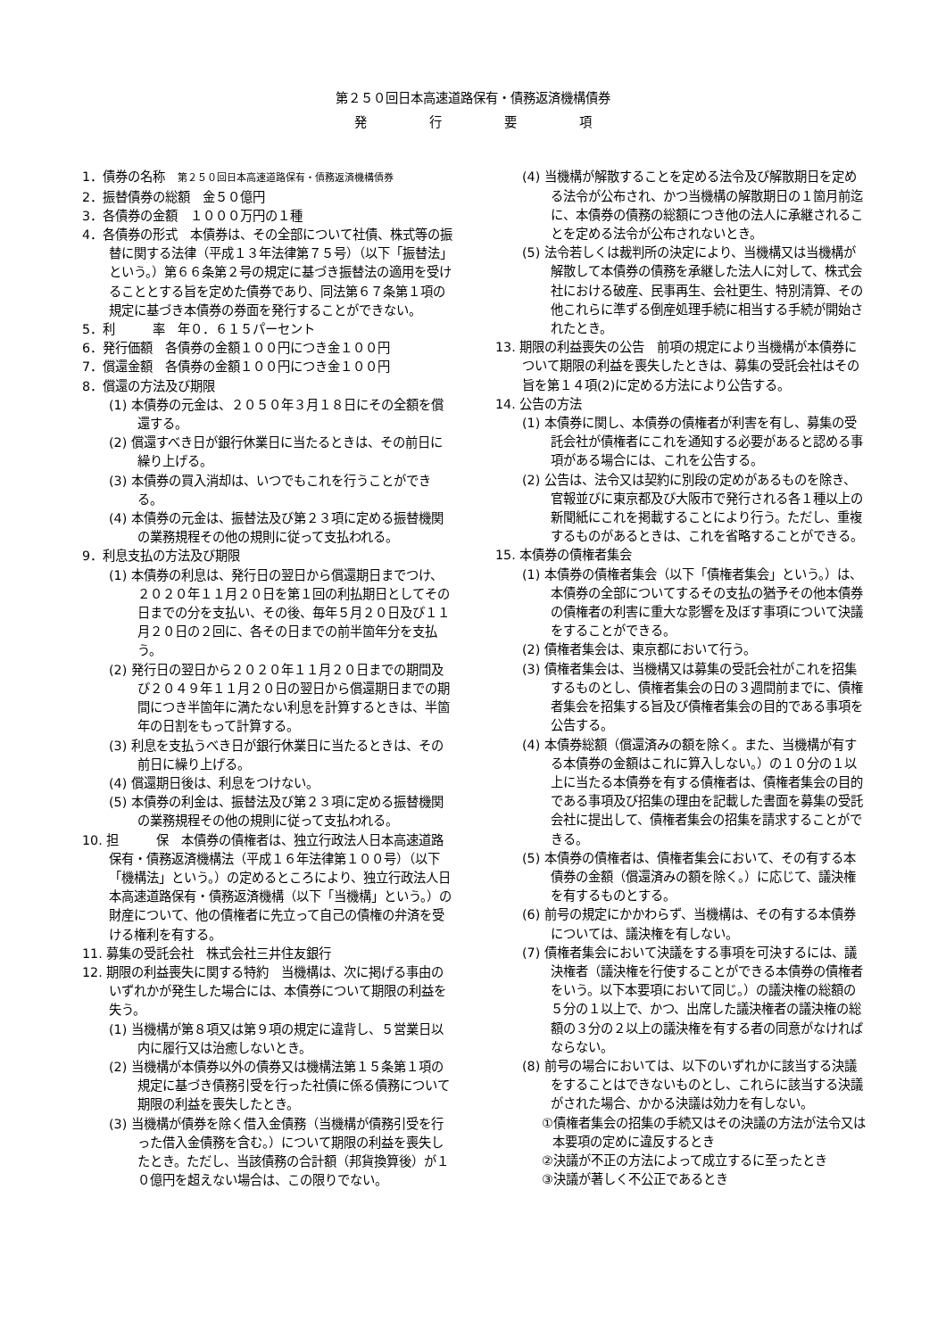第２５０回日本高速道路保有・債務返済機構債券
発　　　　　行　　　　　要　　　　　項
1．債券の名称　第２５０回日本高速道路保有・債務返済機構債券
2．振替債券の総額　金５０億円
3．各債券の金額　１０００万円の１種
4．各債券の形式　本債券は、その全部について社債、株式等の振替に関する法律（平成１３年法律第７５号）（以下「振替法」という。）第６６条第２号の規定に基づき振替法の適用を受けることとする旨を定めた債券であり、同法第６７条第１項の規定に基づき本債券の券面を発行することができない。
5．利　　　率　年０．６１５パーセント
6．発行価額　各債券の金額１００円につき金１００円
7．償還金額　各債券の金額１００円につき金１００円
8．償還の方法及び期限
(1) 本債券の元金は、２０５０年３月１８日にその全額を償還する。
(2) 償還すべき日が銀行休業日に当たるときは、その前日に繰り上げる。
(3) 本債券の買入消却は、いつでもこれを行うことができる。
(4) 本債券の元金は、振替法及び第２３項に定める振替機関の業務規程その他の規則に従って支払われる。
9．利息支払の方法及び期限
(1) 本債券の利息は、発行日の翌日から償還期日までつけ、２０２０年１１月２０日を第１回の利払期日としてその日までの分を支払い、その後、毎年５月２０日及び１１月２０日の２回に、各その日までの前半箇年分を支払う。
(2) 発行日の翌日から２０２０年１１月２０日までの期間及び２０４９年１１月２０日の翌日から償還期日までの期間につき半箇年に満たない利息を計算するときは、半箇年の日割をもって計算する。
(3) 利息を支払うべき日が銀行休業日に当たるときは、その前日に繰り上げる。
(4) 償還期日後は、利息をつけない。
(5) 本債券の利金は、振替法及び第２３項に定める振替機関の業務規程その他の規則に従って支払われる。
10. 担　　　保　本債券の債権者は、独立行政法人日本高速道路保有・債務返済機構法（平成１６年法律第１００号）（以下「機構法」という。）の定めるところにより、独立行政法人日本高速道路保有・債務返済機構（以下「当機構」という。）の財産について、他の債権者に先立って自己の債権の弁済を受ける権利を有する。
11. 募集の受託会社　株式会社三井住友銀行
12. 期限の利益喪失に関する特約　当機構は、次に掲げる事由のいずれかが発生した場合には、本債券について期限の利益を失う。
(1) 当機構が第８項又は第９項の規定に違背し、５営業日以内に履行又は治癒しないとき。
(2) 当機構が本債券以外の債券又は機構法第１５条第１項の規定に基づき債務引受を行った社債に係る債務について期限の利益を喪失したとき。
(3) 当機構が債券を除く借入金債務（当機構が債務引受を行った借入金債務を含む。）について期限の利益を喪失したとき。ただし、当該債務の合計額（邦貨換算後）が１０億円を超えない場合は、この限りでない。
(4) 当機構が解散することを定める法令及び解散期日を定める法令が公布され、かつ当機構の解散期日の１箇月前迄に、本債券の債務の総額につき他の法人に承継されることを定める法令が公布されないとき。
(5) 法令若しくは裁判所の決定により、当機構又は当機構が解散して本債券の債務を承継した法人に対して、株式会社における破産、民事再生、会社更生、特別清算、その他これらに準ずる倒産処理手続に相当する手続が開始されたとき。
13. 期限の利益喪失の公告　前項の規定により当機構が本債券について期限の利益を喪失したときは、募集の受託会社はその旨を第１４項(2)に定める方法により公告する。
14. 公告の方法
(1) 本債券に関し、本債券の債権者が利害を有し、募集の受託会社が債権者にこれを通知する必要があると認める事項がある場合には、これを公告する。
(2) 公告は、法令又は契約に別段の定めがあるものを除き、官報並びに東京都及び大阪市で発行される各１種以上の新聞紙にこれを掲載することにより行う。ただし、重複するものがあるときは、これを省略することができる。
15. 本債券の債権者集会
(1) 本債券の債権者集会（以下「債権者集会」という。）は、本債券の全部についてするその支払の猶予その他本債券の債権者の利害に重大な影響を及ぼす事項について決議をすることができる。
(2) 債権者集会は、東京都において行う。
(3) 債権者集会は、当機構又は募集の受託会社がこれを招集するものとし、債権者集会の日の３週間前までに、債権者集会を招集する旨及び債権者集会の目的である事項を公告する。
(4) 本債券総額（償還済みの額を除く。また、当機構が有する本債券の金額はこれに算入しない。）の１０分の１以上に当たる本債券を有する債権者は、債権者集会の目的である事項及び招集の理由を記載した書面を募集の受託会社に提出して、債権者集会の招集を請求することができる。
(5) 本債券の債権者は、債権者集会において、その有する本債券の金額（償還済みの額を除く。）に応じて、議決権を有するものとする。
(6) 前号の規定にかかわらず、当機構は、その有する本債券については、議決権を有しない。
(7) 債権者集会において決議をする事項を可決するには、議決権者（議決権を行使することができる本債券の債権者をいう。以下本要項において同じ。）の議決権の総額の５分の１以上で、かつ、出席した議決権者の議決権の総額の３分の２以上の議決権を有する者の同意がなければならない。
(8) 前号の場合においては、以下のいずれかに該当する決議をすることはできないものとし、これらに該当する決議がされた場合、かかる決議は効力を有しない。
①債権者集会の招集の手続又はその決議の方法が法令又は本要項の定めに違反するとき
②決議が不正の方法によって成立するに至ったとき
③決議が著しく不公正であるとき